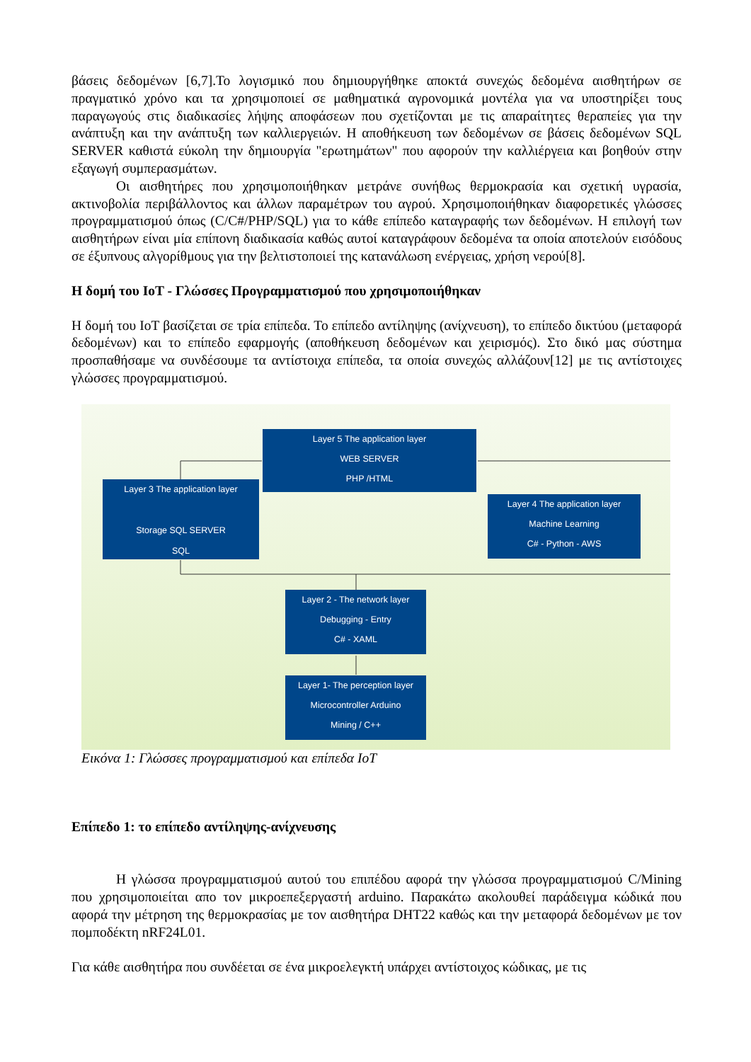βάσεις δεδομένων [6,7].Το λογισμικό που δημιουργήθηκε αποκτά συνεχώς δεδομένα αισθητήρων σε πραγματικό χρόνο και τα χρησιμοποιεί σε μαθηματικά αγρονομικά μοντέλα για να υποστηρίξει τους παραγωγούς στις διαδικασίες λήψης αποφάσεων που σχετίζονται με τις απαραίτητες θεραπείες για την ανάπτυξη και την ανάπτυξη των καλλιεργειών. Η αποθήκευση των δεδομένων σε βάσεις δεδομένων SQL SERVER καθιστά εύκολη την δημιουργία "ερωτημάτων" που αφορούν την καλλιέργεια και βοηθούν στην εξαγωγή συμπερασμάτων.
Οι αισθητήρες που χρησιμοποιήθηκαν μετράνε συνήθως θερμοκρασία και σχετική υγρασία, ακτινοβολία περιβάλλοντος και άλλων παραμέτρων του αγρού. Χρησιμοποιήθηκαν διαφορετικές γλώσσες προγραμματισμού όπως (C/C#/PHP/SQL) για το κάθε επίπεδο καταγραφής των δεδομένων. Η επιλογή των αισθητήρων είναι μία επίπονη διαδικασία καθώς αυτοί καταγράφουν δεδομένα τα οποία αποτελούν εισόδους σε έξυπνους αλγορίθμους για την βελτιστοποιεί της κατανάλωση ενέργειας, χρήση νερού[8].
Η δομή του IoT - Γλώσσες Προγραμματισμού που χρησιμοποιήθηκαν
Η δομή του IoT βασίζεται σε τρία επίπεδα. Το επίπεδο αντίληψης (ανίχνευση), το επίπεδο δικτύου (μεταφορά δεδομένων) και το επίπεδο εφαρμογής (αποθήκευση δεδομένων και χειρισμός). Στο δικό μας σύστημα προσπαθήσαμε να συνδέσουμε τα αντίστοιχα επίπεδα, τα οποία συνεχώς αλλάζουν[12] με τις αντίστοιχες γλώσσες προγραμματισμού.
Layer 5 The application layer
WEB SERVER
PHP /HTML
Layer 3 The application layer
Storage SQL SERVER
SQL
Layer 4 The application layer
Machine Learning
C# - Python - AWS
Layer 2 - The network layer
Debugging - Entry
C# - XAML
Layer 1- The perception layer
Microcontroller Arduino
Mining / C++
Εικόνα 1: Γλώσσες προγραμματισμού και επίπεδα IoT
Επίπεδο 1: το επίπεδο αντίληψης-ανίχνευσης
Η γλώσσα προγραμματισμού αυτού του επιπέδου αφορά την γλώσσα προγραμματισμού C/Mining που χρησιμοποιείται απο τον μικροεπεξεργαστή arduino. Παρακάτω ακολουθεί παράδειγμα κώδικά που αφορά την μέτρηση της θερμοκρασίας με τον αισθητήρα DHT22 καθώς και την μεταφορά δεδομένων με τον πομποδέκτη nRF24L01.
Για κάθε αισθητήρα που συνδέεται σε ένα μικροελεγκτή υπάρχει αντίστοιχος κώδικας, με τις